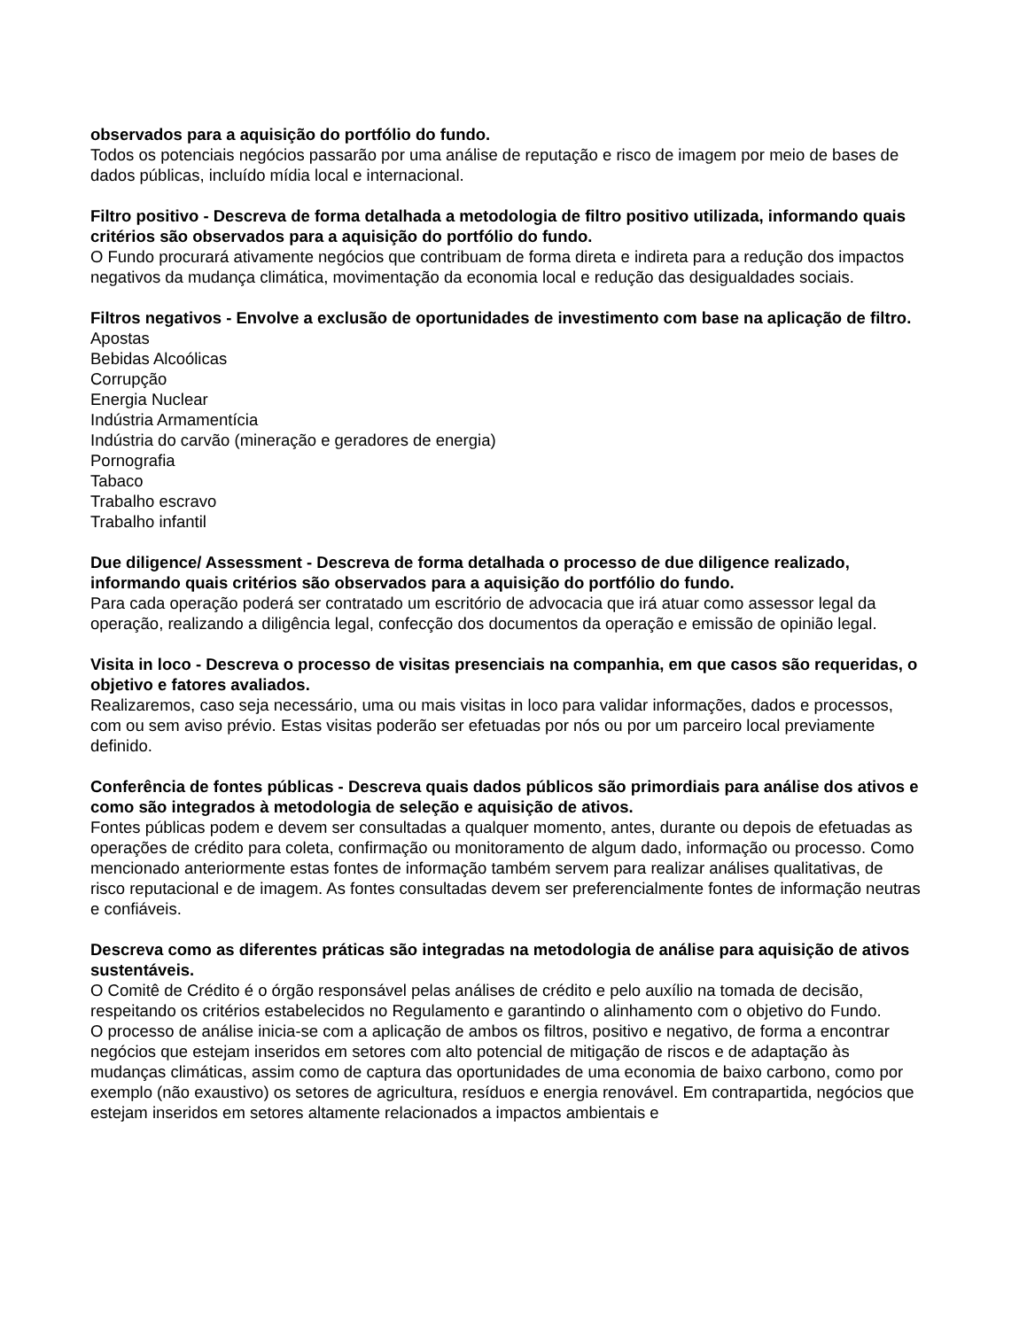observados para a aquisição do portfólio do fundo.
Todos os potenciais negócios passarão por uma análise de reputação e risco de imagem por meio de bases de dados públicas, incluído mídia local e internacional.
Filtro positivo - Descreva de forma detalhada a metodologia de filtro positivo utilizada, informando quais critérios são observados para a aquisição do portfólio do fundo.
O Fundo procurará ativamente negócios que contribuam de forma direta e indireta para a redução dos impactos negativos da mudança climática, movimentação da economia local e redução das desigualdades sociais.
Filtros negativos - Envolve a exclusão de oportunidades de investimento com base na aplicação de filtro.
Apostas
Bebidas Alcoólicas
Corrupção
Energia Nuclear
Indústria Armamentícia
Indústria do carvão (mineração e geradores de energia)
Pornografia
Tabaco
Trabalho escravo
Trabalho infantil
Due diligence/ Assessment - Descreva de forma detalhada o processo de due diligence realizado, informando quais critérios são observados para a aquisição do portfólio do fundo.
Para cada operação poderá ser contratado um escritório de advocacia que irá atuar como assessor legal da operação, realizando a diligência legal, confecção dos documentos da operação e emissão de opinião legal.
Visita in loco - Descreva o processo de visitas presenciais na companhia, em que casos são requeridas, o objetivo e fatores avaliados.
Realizaremos, caso seja necessário, uma ou mais visitas in loco para validar informações, dados e processos, com ou sem aviso prévio. Estas visitas poderão ser efetuadas por nós ou por um parceiro local previamente definido.
Conferência de fontes públicas - Descreva quais dados públicos são primordiais para análise dos ativos e como são integrados à metodologia de seleção e aquisição de ativos.
Fontes públicas podem e devem ser consultadas a qualquer momento, antes, durante ou depois de efetuadas as operações de crédito para coleta, confirmação ou monitoramento de algum dado, informação ou processo. Como mencionado anteriormente estas fontes de informação também servem para realizar análises qualitativas, de risco reputacional e de imagem. As fontes consultadas devem ser preferencialmente fontes de informação neutras e confiáveis.
Descreva como as diferentes práticas são integradas na metodologia de análise para aquisição de ativos sustentáveis.
O Comitê de Crédito é o órgão responsável pelas análises de crédito e pelo auxílio na tomada de decisão, respeitando os critérios estabelecidos no Regulamento e garantindo o alinhamento com o objetivo do Fundo.
O processo de análise inicia-se com a aplicação de ambos os filtros, positivo e negativo, de forma a encontrar negócios que estejam inseridos em setores com alto potencial de mitigação de riscos e de adaptação às mudanças climáticas, assim como de captura das oportunidades de uma economia de baixo carbono, como por exemplo (não exaustivo) os setores de agricultura, resíduos e energia renovável. Em contrapartida, negócios que estejam inseridos em setores altamente relacionados a impactos ambientais e